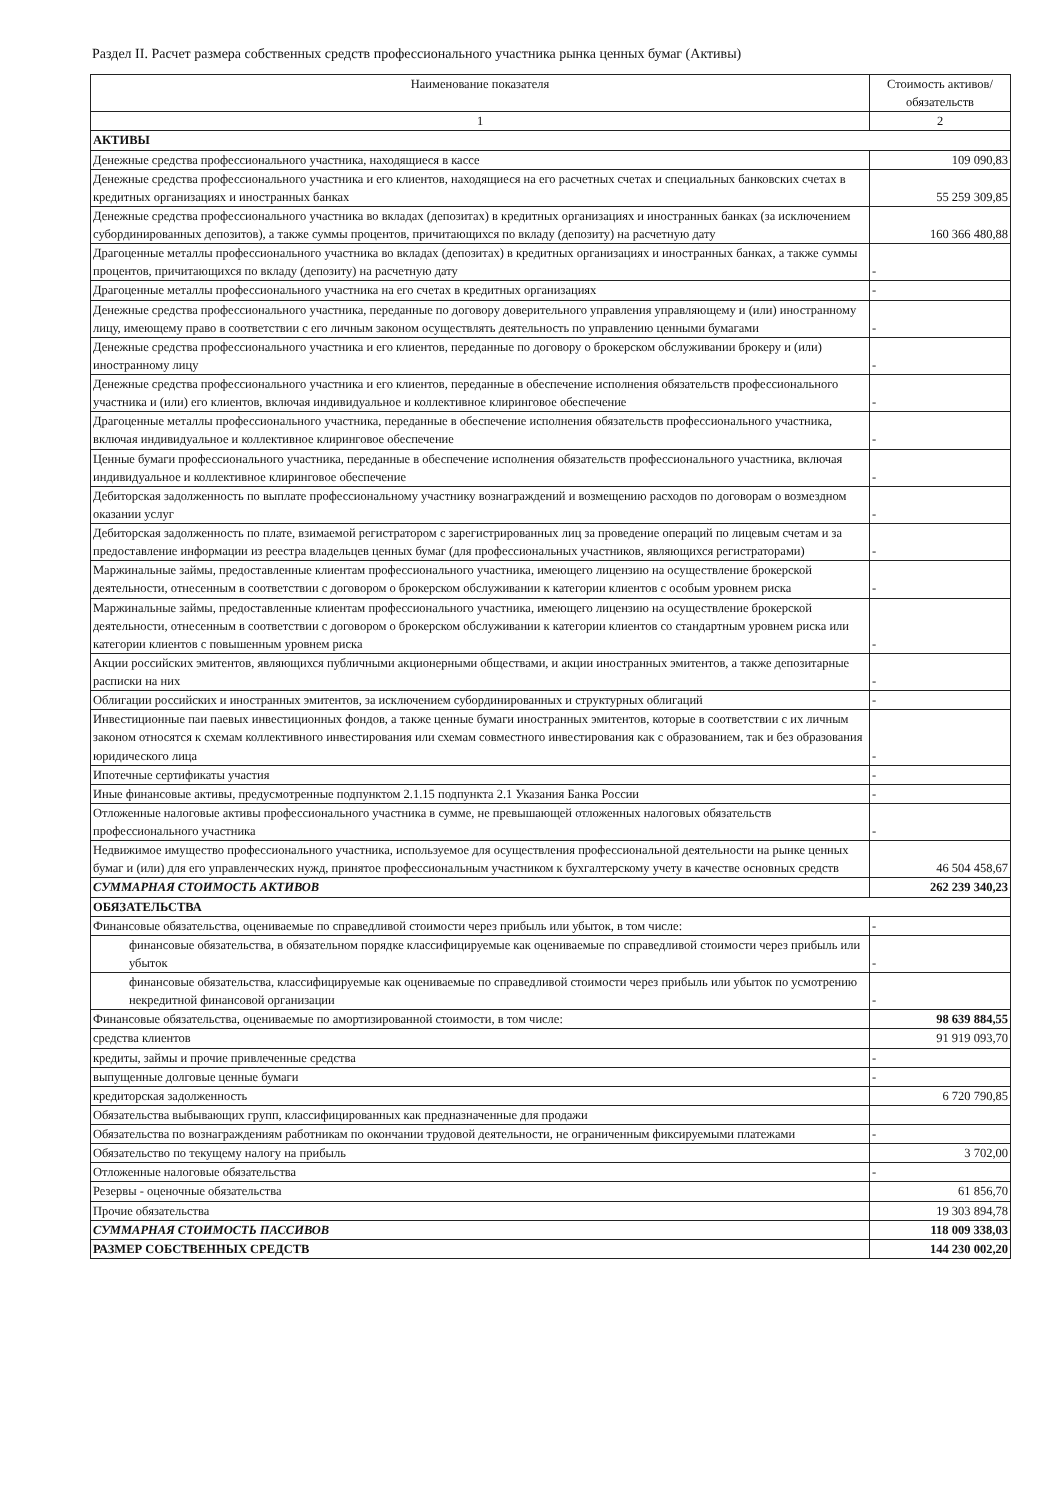Раздел II. Расчет размера собственных средств профессионального участника рынка ценных бумаг (Активы)
| Наименование показателя | Стоимость активов/обязательств |
| --- | --- |
| 1 | 2 |
| АКТИВЫ | |
| Денежные средства профессионального участника, находящиеся в кассе | 109 090,83 |
| Денежные средства профессионального участника и его клиентов, находящиеся на его расчетных счетах и специальных банковских счетах в кредитных организациях и иностранных банках | 55 259 309,85 |
| Денежные средства профессионального участника во вкладах (депозитах) в кредитных организациях и иностранных банках (за исключением субординированных депозитов), а также суммы процентов, причитающихся по вкладу (депозиту) на расчетную дату | 160 366 480,88 |
| Драгоценные металлы профессионального участника во вкладах (депозитах) в кредитных организациях и иностранных банках, а также суммы процентов, причитающихся по вкладу (депозиту) на расчетную дату | - |
| Драгоценные металлы профессионального участника на его счетах в кредитных организациях | - |
| Денежные средства профессионального участника, переданные по договору доверительного управления управляющему и (или) иностранному лицу, имеющему право в соответствии с его личным законом осуществлять деятельность по управлению ценными бумагами | - |
| Денежные средства профессионального участника и его клиентов, переданные по договору о брокерском обслуживании брокеру и (или) иностранному лицу | - |
| Денежные средства профессионального участника и его клиентов, переданные в обеспечение исполнения обязательств профессионального участника и (или) его клиентов, включая индивидуальное и коллективное клиринговое обеспечение | - |
| Драгоценные металлы профессионального участника, переданные в обеспечение исполнения обязательств профессионального участника, включая индивидуальное и коллективное клиринговое обеспечение | - |
| Ценные бумаги профессионального участника, переданные в обеспечение исполнения обязательств профессионального участника, включая индивидуальное и коллективное клиринговое обеспечение | - |
| Дебиторская задолженность по выплате профессиональному участнику вознаграждений и возмещению расходов по договорам о возмездном оказании услуг | - |
| Дебиторская задолженность по плате, взимаемой регистратором с зарегистрированных лиц за проведение операций по лицевым счетам и за предоставление информации из реестра владельцев ценных бумаг (для профессиональных участников, являющихся регистраторами) | - |
| Маржинальные займы, предоставленные клиентам профессионального участника, имеющего лицензию на осуществление брокерской деятельности, отнесенным в соответствии с договором о брокерском обслуживании к категории клиентов с особым уровнем риска | - |
| Маржинальные займы, предоставленные клиентам профессионального участника, имеющего лицензию на осуществление брокерской деятельности, отнесенным в соответствии с договором о брокерском обслуживании к категории клиентов со стандартным уровнем риска или категории клиентов с повышенным уровнем риска | - |
| Акции российских эмитентов, являющихся публичными акционерными обществами, и акции иностранных эмитентов, а также депозитарные расписки на них | - |
| Облигации российских и иностранных эмитентов, за исключением субординированных и структурных облигаций | - |
| Инвестиционные паи паевых инвестиционных фондов, а также ценные бумаги иностранных эмитентов, которые в соответствии с их личным законом относятся к схемам коллективного инвестирования или схемам совместного инвестирования как с образованием, так и без образования юридического лица | - |
| Ипотечные сертификаты участия | - |
| Иные финансовые активы, предусмотренные подпунктом 2.1.15 подпункта 2.1 Указания Банка России | - |
| Отложенные налоговые активы профессионального участника в сумме, не превышающей отложенных налоговых обязательств профессионального участника | - |
| Недвижимое имущество профессионального участника, используемое для осуществления профессиональной деятельности на рынке ценных бумаг и (или) для его управленческих нужд, принятое профессиональным участником к бухгалтерскому учету в качестве основных средств | 46 504 458,67 |
| СУММАРНАЯ СТОИМОСТЬ АКТИВОВ | 262 239 340,23 |
| ОБЯЗАТЕЛЬСТВА | |
| Финансовые обязательства, оцениваемые по справедливой стоимости через прибыль или убыток, в том числе: | - |
| финансовые обязательства, в обязательном порядке классифицируемые как оцениваемые по справедливой стоимости через прибыль или убыток | - |
| финансовые обязательства, классифицируемые как оцениваемые по справедливой стоимости через прибыль или убыток по усмотрению некредитной финансовой организации | - |
| Финансовые обязательства, оцениваемые по амортизированной стоимости, в том числе: | 98 639 884,55 |
| средства клиентов | 91 919 093,70 |
| кредиты, займы и прочие привлеченные средства | - |
| выпущенные долговые ценные бумаги | - |
| кредиторская задолженность | 6 720 790,85 |
| Обязательства выбывающих групп, классифицированных как предназначенные для продажи | |
| Обязательства по вознаграждениям работникам по окончании трудовой деятельности, не ограниченным фиксируемыми платежами | - |
| Обязательство по текущему налогу на прибыль | 3 702,00 |
| Отложенные налоговые обязательства | - |
| Резервы - оценочные обязательства | 61 856,70 |
| Прочие обязательства | 19 303 894,78 |
| СУММАРНАЯ СТОИМОСТЬ ПАССИВОВ | 118 009 338,03 |
| РАЗМЕР СОБСТВЕННЫХ СРЕДСТВ | 144 230 002,20 |